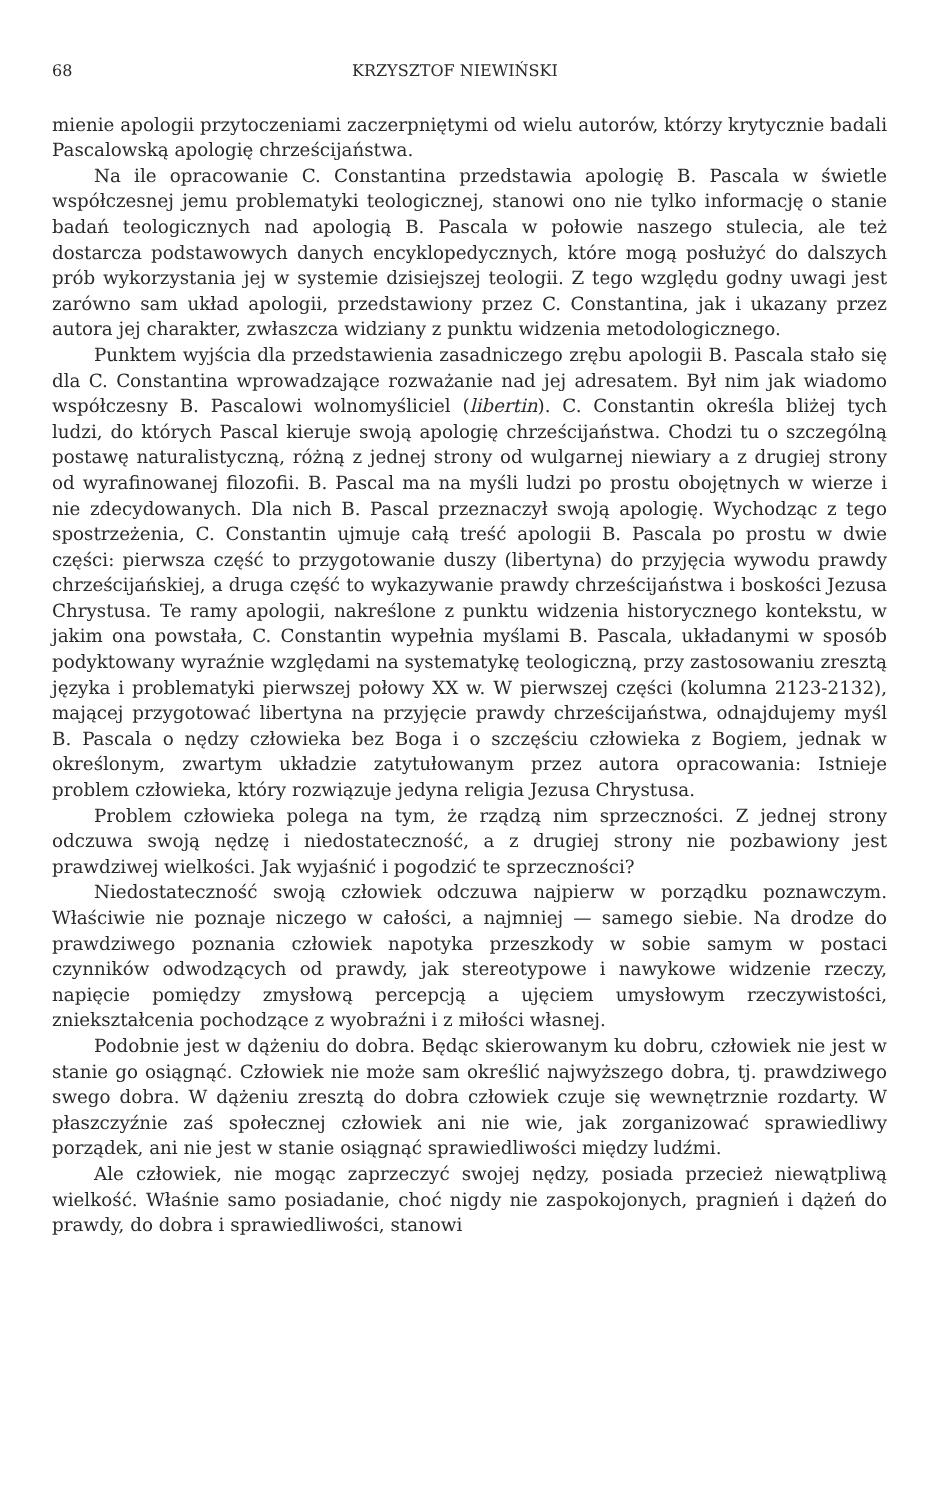68 KRZYSZTOF NIEWIŃSKI
mienie apologii przytoczeniami zaczerpniętymi od wielu autorów, którzy krytycznie badali Pascalowską apologię chrześcijaństwa.
Na ile opracowanie C. Constantina przedstawia apologię B. Pascala w świetle współczesnej jemu problematyki teologicznej, stanowi ono nie tylko informację o stanie badań teologicznych nad apologią B. Pascala w połowie naszego stulecia, ale też dostarcza podstawowych danych encyklopedycznych, które mogą posłużyć do dalszych prób wykorzystania jej w systemie dzisiejszej teologii. Z tego względu godny uwagi jest zarówno sam układ apologii, przedstawiony przez C. Constantina, jak i ukazany przez autora jej charakter, zwłaszcza widziany z punktu widzenia metodologicznego.
Punktem wyjścia dla przedstawienia zasadniczego zrębu apologii B. Pascala stało się dla C. Constantina wprowadzające rozważanie nad jej adresatem. Był nim jak wiadomo współczesny B. Pascalowi wolnomyśliciel (libertin). C. Constantin określa bliżej tych ludzi, do których Pascal kieruje swoją apologię chrześcijaństwa. Chodzi tu o szczególną postawę naturalistyczną, różną z jednej strony od wulgarnej niewiary a z drugiej strony od wyrafinowanej filozofii. B. Pascal ma na myśli ludzi po prostu obojętnych w wierze i nie zdecydowanych. Dla nich B. Pascal przeznaczył swoją apologię. Wychodząc z tego spostrzeżenia, C. Constantin ujmuje całą treść apologii B. Pascala po prostu w dwie części: pierwsza część to przygotowanie duszy (libertyna) do przyjęcia wywodu prawdy chrześcijańskiej, a druga część to wykazywanie prawdy chrześcijaństwa i boskości Jezusa Chrystusa. Te ramy apologii, nakreślone z punktu widzenia historycznego kontekstu, w jakim ona powstała, C. Constantin wypełnia myślami B. Pascala, układanymi w sposób podyktowany wyraźnie względami na systematykę teologiczną, przy zastosowaniu zresztą języka i problematyki pierwszej połowy XX w. W pierwszej części (kolumna 2123-2132), mającej przygotować libertyna na przyjęcie prawdy chrześcijaństwa, odnajdujemy myśl B. Pascala o nędzy człowieka bez Boga i o szczęściu człowieka z Bogiem, jednak w określonym, zwartym układzie zatytułowanym przez autora opracowania: Istnieje problem człowieka, który rozwiązuje jedyna religia Jezusa Chrystusa.
Problem człowieka polega na tym, że rządzą nim sprzeczności. Z jednej strony odczuwa swoją nędzę i niedostateczność, a z drugiej strony nie pozbawiony jest prawdziwej wielkości. Jak wyjaśnić i pogodzić te sprzeczności?
Niedostateczność swoją człowiek odczuwa najpierw w porządku poznawczym. Właściwie nie poznaje niczego w całości, a najmniej — samego siebie. Na drodze do prawdziwego poznania człowiek napotyka przeszkody w sobie samym w postaci czynników odwodzących od prawdy, jak stereotypowe i nawykowe widzenie rzeczy, napięcie pomiędzy zmysłową percepcją a ujęciem umysłowym rzeczywistości, zniekształcenia pochodzące z wyobraźni i z miłości własnej.
Podobnie jest w dążeniu do dobra. Będąc skierowanym ku dobru, człowiek nie jest w stanie go osiągnąć. Człowiek nie może sam określić najwyższego dobra, tj. prawdziwego swego dobra. W dążeniu zresztą do dobra człowiek czuje się wewnętrznie rozdarty. W płaszczyźnie zaś społecznej człowiek ani nie wie, jak zorganizować sprawiedliwy porządek, ani nie jest w stanie osiągnąć sprawiedliwości między ludźmi.
Ale człowiek, nie mogąc zaprzeczyć swojej nędzy, posiada przecież niewątpliwą wielkość. Właśnie samo posiadanie, choć nigdy nie zaspokojonych, pragnień i dążeń do prawdy, do dobra i sprawiedliwości, stanowi